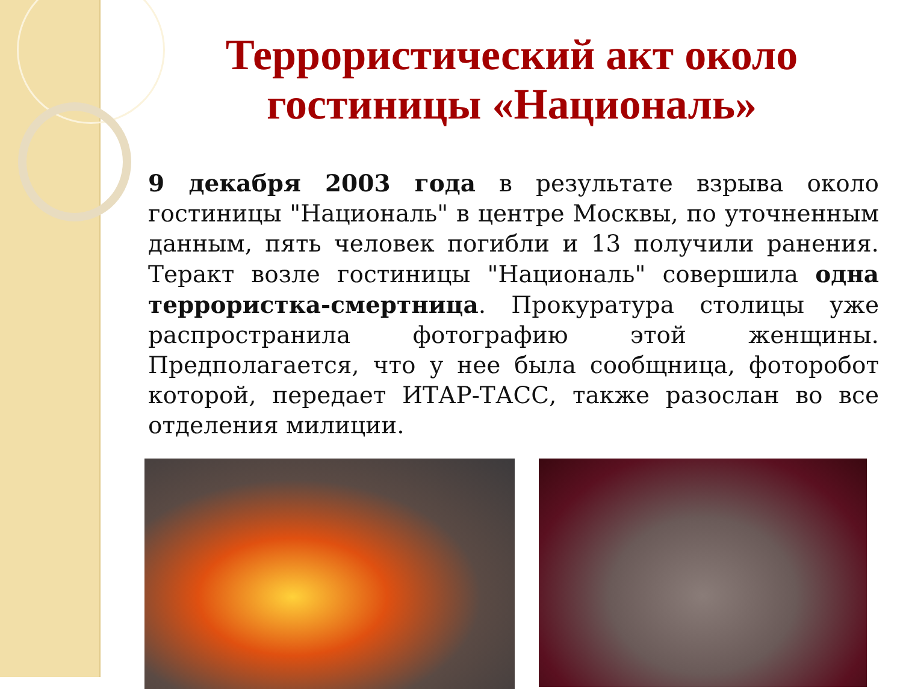Террористический акт около гостиницы «Националь»
9 декабря 2003 года в результате взрыва около гостиницы "Националь" в центре Москвы, по уточненным данным, пять человек погибли и 13 получили ранения. Теракт возле гостиницы "Националь" совершила одна террористка-смертница. Прокуратура столицы уже распространила фотографию этой женщины. Предполагается, что у нее была сообщница, фоторобот которой, передает ИТАР-ТАСС, также разослан во все отделения милиции.